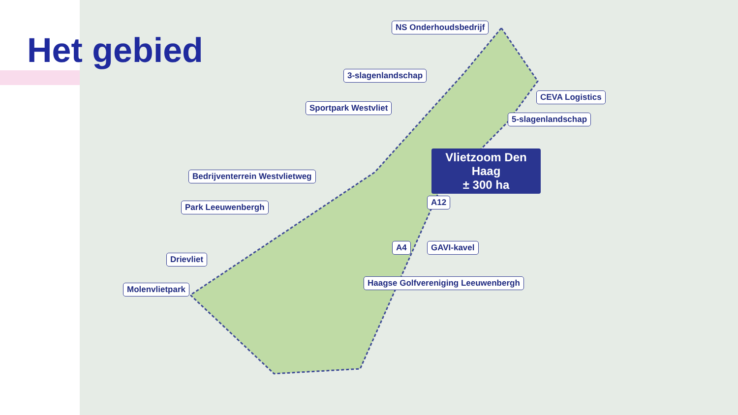Het gebied
NS Onderhoudsbedrijf
3-slagenlandschap
CEVA Logistics
Sportpark Westvliet
5-slagenlandschap
Vlietzoom Den Haag
± 300 ha
Bedrijventerrein Westvlietweg
Park Leeuwenbergh A12
A4 GAVI-kavel
Drievliet
Haagse Golfvereniging Leeuwenbergh
Molenvlietpark